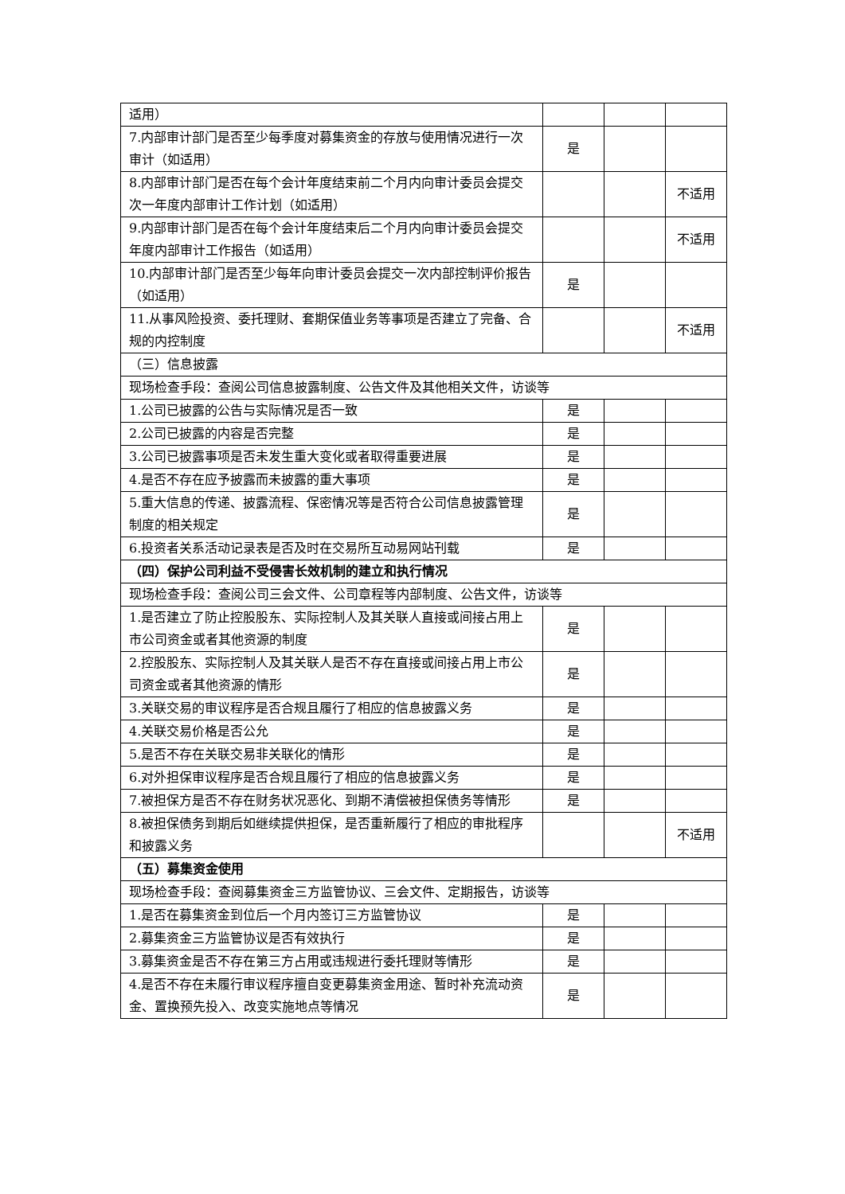| 适用） | | | |
| 7.内部审计部门是否至少每季度对募集资金的存放与使用情况进行一次审计（如适用） | 是 | | |
| 8.内部审计部门是否在每个会计年度结束前二个月内向审计委员会提交次一年度内部审计工作计划（如适用） | | | 不适用 |
| 9.内部审计部门是否在每个会计年度结束后二个月内向审计委员会提交年度内部审计工作报告（如适用） | | | 不适用 |
| 10.内部审计部门是否至少每年向审计委员会提交一次内部控制评价报告（如适用） | 是 | | |
| 11.从事风险投资、委托理财、套期保值业务等事项是否建立了完备、合规的内控制度 | | | 不适用 |
| （三）信息披露 | | | |
| 现场检查手段：查阅公司信息披露制度、公告文件及其他相关文件，访谈等 | | | |
| 1.公司已披露的公告与实际情况是否一致 | 是 | | |
| 2.公司已披露的内容是否完整 | 是 | | |
| 3.公司已披露事项是否未发生重大变化或者取得重要进展 | 是 | | |
| 4.是否不存在应予披露而未披露的重大事项 | 是 | | |
| 5.重大信息的传递、披露流程、保密情况等是否符合公司信息披露管理制度的相关规定 | 是 | | |
| 6.投资者关系活动记录表是否及时在交易所互动易网站刊载 | 是 | | |
| （四）保护公司利益不受侵害长效机制的建立和执行情况 | | | |
| 现场检查手段：查阅公司三会文件、公司章程等内部制度、公告文件，访谈等 | | | |
| 1.是否建立了防止控股股东、实际控制人及其关联人直接或间接占用上市公司资金或者其他资源的制度 | 是 | | |
| 2.控股股东、实际控制人及其关联人是否不存在直接或间接占用上市公司资金或者其他资源的情形 | 是 | | |
| 3.关联交易的审议程序是否合规且履行了相应的信息披露义务 | 是 | | |
| 4.关联交易价格是否公允 | 是 | | |
| 5.是否不存在关联交易非关联化的情形 | 是 | | |
| 6.对外担保审议程序是否合规且履行了相应的信息披露义务 | 是 | | |
| 7.被担保方是否不存在财务状况恶化、到期不清偿被担保债务等情形 | 是 | | |
| 8.被担保债务到期后如继续提供担保，是否重新履行了相应的审批程序和披露义务 | | | 不适用 |
| （五）募集资金使用 | | | |
| 现场检查手段：查阅募集资金三方监管协议、三会文件、定期报告，访谈等 | | | |
| 1.是否在募集资金到位后一个月内签订三方监管协议 | 是 | | |
| 2.募集资金三方监管协议是否有效执行 | 是 | | |
| 3.募集资金是否不存在第三方占用或违规进行委托理财等情形 | 是 | | |
| 4.是否不存在未履行审议程序擅自变更募集资金用途、暂时补充流动资金、置换预先投入、改变实施地点等情况 | 是 | | |